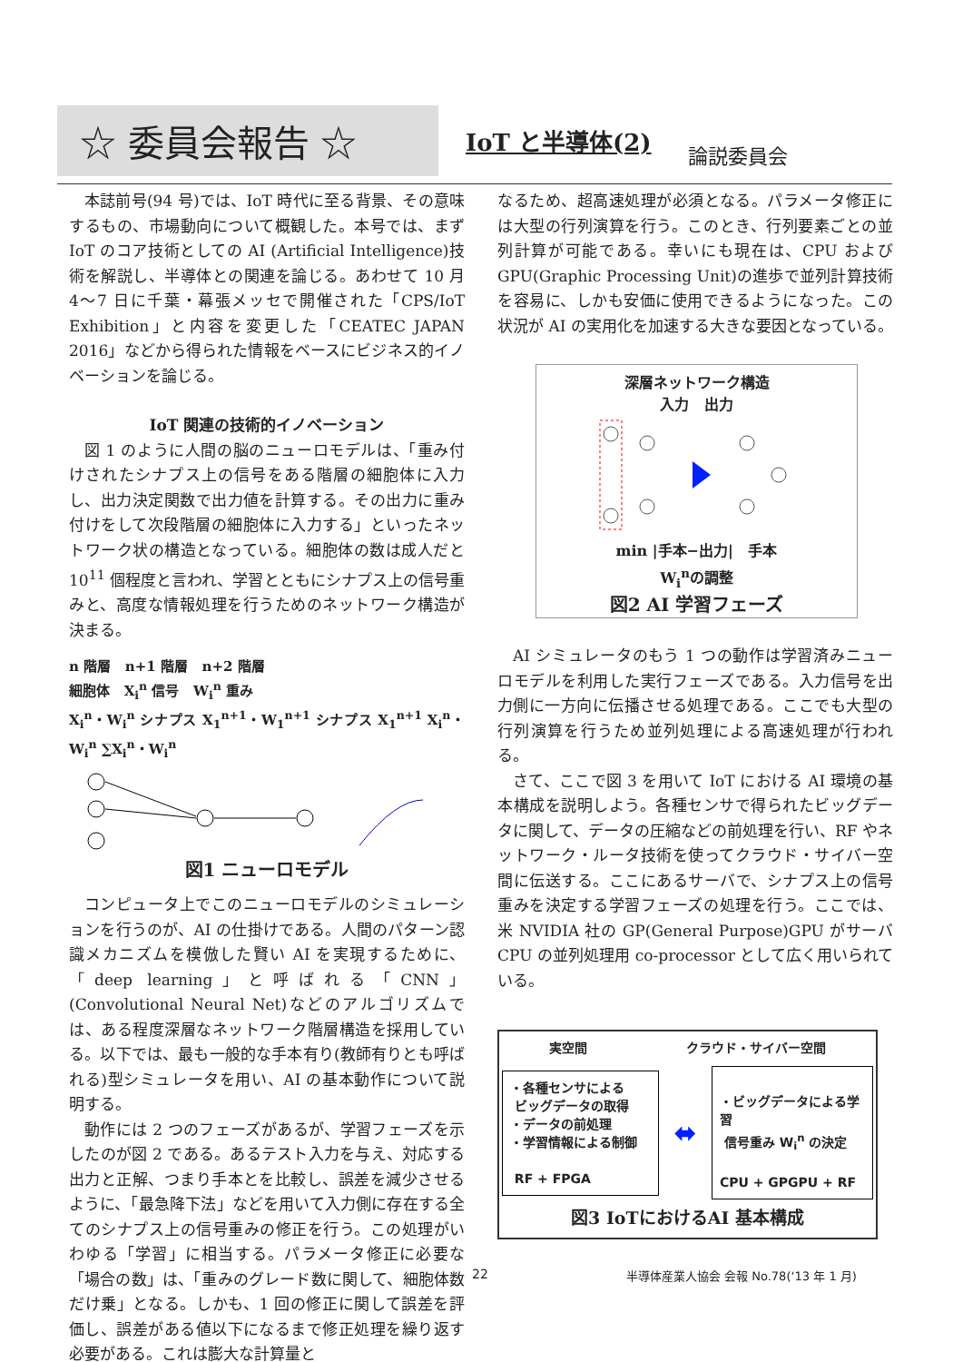☆ 委員会報告 ☆
IoT と半導体(2)
論説委員会
本誌前号(94 号)では、IoT 時代に至る背景、その意味するもの、市場動向について概観した。本号では、まず IoT のコア技術としての AI (Artificial Intelligence)技術を解説し、半導体との関連を論じる。あわせて 10 月 4〜7 日に千葉・幕張メッセで開催された「CPS/IoT Exhibition」と内容を変更した「CEATEC JAPAN 2016」などから得られた情報をベースにビジネス的イノベーションを論じる。
IoT 関連の技術的イノベーション
図 1 のように人間の脳のニューロモデルは、「重み付けされたシナプス上の信号をある階層の細胞体に入力し、出力決定関数で出力値を計算する。その出力に重み付けをして次段階層の細胞体に入力する」といったネットワーク状の構造となっている。細胞体の数は成人だと 10<sup>11</sup> 個程度と言われ、学習とともにシナプス上の信号重みと、高度な情報処理を行うためのネットワーク構造が決まる。
n 階層 n+1 階層 n+2 階層
細胞体 X<sub>i</sub><sup>n</sup> 信号 W<sub>i</sub><sup>n</sup> 重み
X<sub>i</sub><sup>n</sup>・W<sub>i</sub><sup>n</sup> シナプス X<sub>1</sub><sup>n+1</sup>・W<sub>1</sub><sup>n+1</sup> シナプス X<sub>1</sub><sup>n+1</sup> X<sub>i</sub><sup>n</sup>・W<sub>i</sub><sup>n</sup> ∑X<sub>i</sub><sup>n</sup>・W<sub>i</sub><sup>n</sup>
図1 ニューロモデル
コンピュータ上でこのニューロモデルのシミュレーションを行うのが、AI の仕掛けである。人間のパターン認識メカニズムを模倣した賢い AI を実現するために、「deep learning」と呼ばれる「CNN」(Convolutional Neural Net)などのアルゴリズムでは、ある程度深層なネットワーク階層構造を採用している。以下では、最も一般的な手本有り(教師有りとも呼ばれる)型シミュレータを用い、AI の基本動作について説明する。
動作には 2 つのフェーズがあるが、学習フェーズを示したのが図 2 である。あるテスト入力を与え、対応する出力と正解、つまり手本とを比較し、誤差を減少させるように、「最急降下法」などを用いて入力側に存在する全てのシナプス上の信号重みの修正を行う。この処理がいわゆる「学習」に相当する。パラメータ修正に必要な「場合の数」は、「重みのグレード数に関して、細胞体数だけ乗」となる。しかも、1 回の修正に関して誤差を評価し、誤差がある値以下になるまで修正処理を繰り返す必要がある。これは膨大な計算量と
なるため、超高速処理が必須となる。パラメータ修正には大型の行列演算を行う。このとき、行列要素ごとの並列計算が可能である。幸いにも現在は、CPU および GPU(Graphic Processing Unit)の進歩で並列計算技術を容易に、しかも安価に使用できるようになった。この状況が AI の実用化を加速する大きな要因となっている。
深層ネットワーク構造
入力 出力
min |手本−出力| 手本
W<sub>i</sub><sup>n</sup>の調整
図2 AI 学習フェーズ
AI シミュレータのもう 1 つの動作は学習済みニューロモデルを利用した実行フェーズである。入力信号を出力側に一方向に伝播させる処理である。ここでも大型の行列演算を行うため並列処理による高速処理が行われる。
さて、ここで図 3 を用いて IoT における AI 環境の基本構成を説明しよう。各種センサで得られたビッグデータに関して、データの圧縮などの前処理を行い、RF やネットワーク・ルータ技術を使ってクラウド・サイバー空間に伝送する。ここにあるサーバで、シナプス上の信号重みを決定する学習フェーズの処理を行う。ここでは、米 NVIDIA 社の GP(General Purpose)GPU がサーバ CPU の並列処理用 co-processor として広く用いられている。
実空間 クラウド・サイバー空間
・各種センサによる
ビッグデータの取得
・データの前処理
・学習情報による制御
RF + FPGA
⬌
・ビッグデータによる学習
信号重み W<sub>i</sub><sup>n</sup> の決定
CPU + GPGPU + RF
図3 IoTにおけるAI 基本構成
22
半導体産業人協会 会報 No.78(‘13 年 1 月)